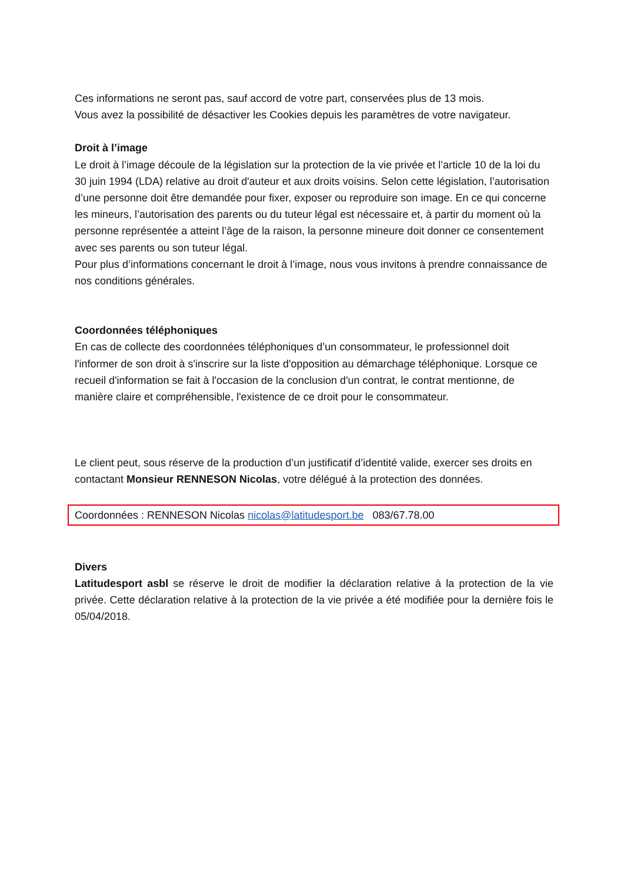Ces informations ne seront pas, sauf accord de votre part, conservées plus de 13 mois.
Vous avez la possibilité de désactiver les Cookies depuis les paramètres de votre navigateur.
Droit à l’image
Le droit à l’image découle de la législation sur la protection de la vie privée et l’article 10 de la loi du 30 juin 1994 (LDA) relative au droit d'auteur et aux droits voisins. Selon cette législation, l’autorisation d’une personne doit être demandée pour fixer, exposer ou reproduire son image. En ce qui concerne les mineurs, l’autorisation des parents ou du tuteur légal est nécessaire et, à partir du moment où la personne représentée a atteint l’âge de la raison, la personne mineure doit donner ce consentement avec ses parents ou son tuteur légal.
Pour plus d’informations concernant le droit à l’image, nous vous invitons à prendre connaissance de nos conditions générales.
Coordonnées téléphoniques
En cas de collecte des coordonnées téléphoniques d’un consommateur, le professionnel doit l'informer de son droit à s'inscrire sur la liste d'opposition au démarchage téléphonique. Lorsque ce recueil d'information se fait à l'occasion de la conclusion d'un contrat, le contrat mentionne, de manière claire et compréhensible, l'existence de ce droit pour le consommateur.
Le client peut, sous réserve de la production d’un justificatif d’identité valide, exercer ses droits en contactant Monsieur RENNESON Nicolas, votre délégué à la protection des données.
Coordonnées : RENNESON Nicolas nicolas@latitudesport.be 083/67.78.00
Divers
Latitudesport asbl se réserve le droit de modifier la déclaration relative à la protection de la vie privée. Cette déclaration relative à la protection de la vie privée a été modifiée pour la dernière fois le 05/04/2018.